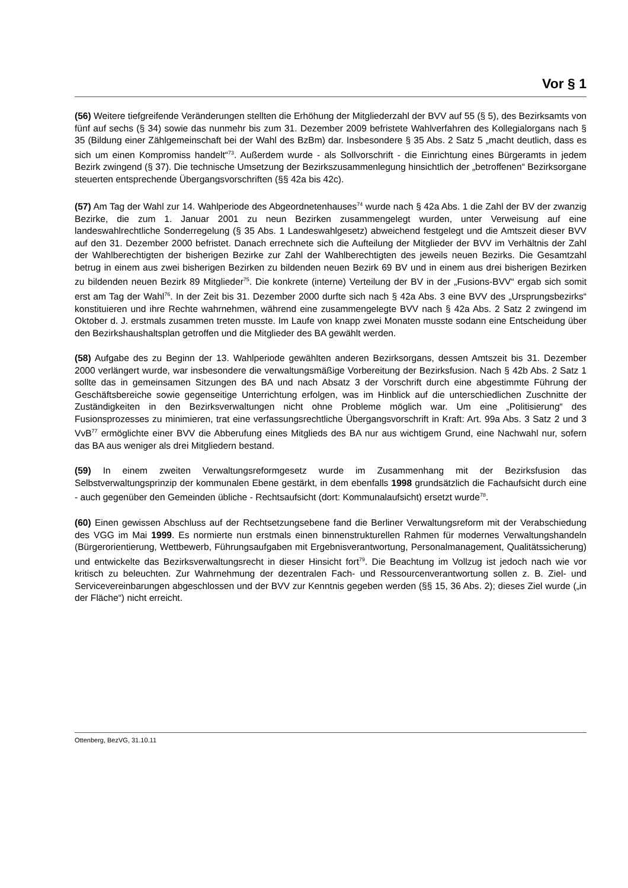Vor § 1
(56) Weitere tiefgreifende Veränderungen stellten die Erhöhung der Mitgliederzahl der BVV auf 55 (§ 5), des Bezirksamts von fünf auf sechs (§ 34) sowie das nunmehr bis zum 31. Dezember 2009 befristete Wahlverfahren des Kollegialorgans nach § 35 (Bildung einer Zählgemeinschaft bei der Wahl des BzBm) dar. Insbesondere § 35 Abs. 2 Satz 5 „macht deutlich, dass es sich um einen Kompromiss handelt“<sup>73</sup>. Außerdem wurde - als Sollvorschrift - die Einrichtung eines Bürgeramts in jedem Bezirk zwingend (§ 37). Die technische Umsetzung der Bezirkszusammenlegung hinsichtlich der „betroffenen“ Bezirksorgane steuerten entsprechende Übergangsvorschriften (§§ 42a bis 42c).
(57) Am Tag der Wahl zur 14. Wahlperiode des Abgeordnetenhauses<sup>74</sup> wurde nach § 42a Abs. 1 die Zahl der BV der zwanzig Bezirke, die zum 1. Januar 2001 zu neun Bezirken zusammengelegt wurden, unter Verweisung auf eine landeswahlrechtliche Sonderregelung (§ 35 Abs. 1 Landeswahlgesetz) abweichend festgelegt und die Amtszeit dieser BVV auf den 31. Dezember 2000 befristet. Danach errechnete sich die Aufteilung der Mitglieder der BVV im Verhältnis der Zahl der Wahlberechtigten der bisherigen Bezirke zur Zahl der Wahlberechtigten des jeweils neuen Bezirks. Die Gesamtzahl betrug in einem aus zwei bisherigen Bezirken zu bildenden neuen Bezirk 69 BV und in einem aus drei bisherigen Bezirken zu bildenden neuen Bezirk 89 Mitglieder<sup>75</sup>. Die konkrete (interne) Verteilung der BV in der „Fusions-BVV“ ergab sich somit erst am Tag der Wahl<sup>76</sup>. In der Zeit bis 31. Dezember 2000 durfte sich nach § 42a Abs. 3 eine BVV des „Ursprungsbezirks“ konstituieren und ihre Rechte wahrnehmen, während eine zusammengelegte BVV nach § 42a Abs. 2 Satz 2 zwingend im Oktober d. J. erstmals zusammen treten musste. Im Laufe von knapp zwei Monaten musste sodann eine Entscheidung über den Bezirkshaushaltsplan getroffen und die Mitglieder des BA gewählt werden.
(58) Aufgabe des zu Beginn der 13. Wahlperiode gewählten anderen Bezirksorgans, dessen Amtszeit bis 31. Dezember 2000 verlängert wurde, war insbesondere die verwaltungsmäßige Vorbereitung der Bezirksfusion. Nach § 42b Abs. 2 Satz 1 sollte das in gemeinsamen Sitzungen des BA und nach Absatz 3 der Vorschrift durch eine abgestimmte Führung der Geschäftsbereiche sowie gegenseitige Unterrichtung erfolgen, was im Hinblick auf die unterschiedlichen Zuschnitte der Zuständigkeiten in den Bezirksverwaltungen nicht ohne Probleme möglich war. Um eine „Politisierung“ des Fusionsprozesses zu minimieren, trat eine verfassungsrechtliche Übergangsvorschrift in Kraft: Art. 99a Abs. 3 Satz 2 und 3 VvB<sup>77</sup> ermöglichte einer BVV die Abberufung eines Mitglieds des BA nur aus wichtigem Grund, eine Nachwahl nur, sofern das BA aus weniger als drei Mitgliedern bestand.
(59) In einem zweiten Verwaltungsreformgesetz wurde im Zusammenhang mit der Bezirksfusion das Selbstverwaltungsprinzip der kommunalen Ebene gestärkt, in dem ebenfalls 1998 grundsätzlich die Fachaufsicht durch eine - auch gegenüber den Gemeinden übliche - Rechtsaufsicht (dort: Kommunalaufsicht) ersetzt wurde<sup>78</sup>.
(60) Einen gewissen Abschluss auf der Rechtsetzungsebene fand die Berliner Verwaltungsreform mit der Verabschiedung des VGG im Mai 1999. Es normierte nun erstmals einen binnenstrukturellen Rahmen für modernes Verwaltungshandeln (Bürgerorientierung, Wettbewerb, Führungsaufgaben mit Ergebnisverantwortung, Personalmanagement, Qualitätssicherung) und entwickelte das Bezirksverwaltungsrecht in dieser Hinsicht fort<sup>79</sup>. Die Beachtung im Vollzug ist jedoch nach wie vor kritisch zu beleuchten. Zur Wahrnehmung der dezentralen Fach- und Ressourcenverantwortung sollen z. B. Ziel- und Servicevereinbarungen abgeschlossen und der BVV zur Kenntnis gegeben werden (§§ 15, 36 Abs. 2); dieses Ziel wurde („in der Fläche“) nicht erreicht.
Ottenberg, BezVG, 31.10.11